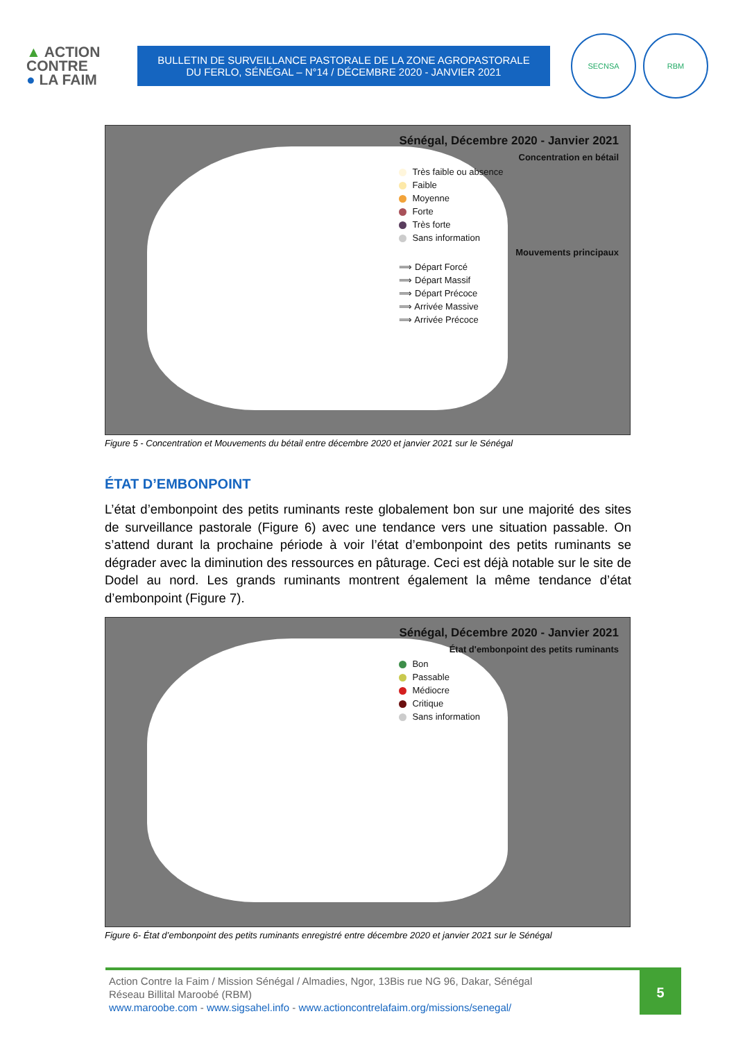▲ ACTION
CONTRE
● LA FAIM
BULLETIN DE SURVEILLANCE PASTORALE DE LA ZONE AGROPASTORALE
DU FERLO, SÉNÉGAL – N°14 / DÉCEMBRE 2020 - JANVIER 2021
SECNSA RBM
Sénégal, Décembre 2020 - Janvier 2021
Concentration en bétail
Très faible ou absence
Faible
Moyenne
Forte
Très forte
Sans information
Mouvements principaux
⟹ Départ Forcé
⟹ Départ Massif
⟹ Départ Précoce
⟹ Arrivée Massive
⟹ Arrivée Précoce
Figure 5 - Concentration et Mouvements du bétail entre décembre 2020 et janvier 2021 sur le Sénégal
ÉTAT D’EMBONPOINT
L’état d’embonpoint des petits ruminants reste globalement bon sur une majorité des sites de surveillance pastorale (Figure 6) avec une tendance vers une situation passable. On s’attend durant la prochaine période à voir l’état d’embonpoint des petits ruminants se dégrader avec la diminution des ressources en pâturage. Ceci est déjà notable sur le site de Dodel au nord. Les grands ruminants montrent également la même tendance d’état d’embonpoint (Figure 7).
Sénégal, Décembre 2020 - Janvier 2021
État d'embonpoint des petits ruminants
Bon
Passable
Médiocre
Critique
Sans information
Figure 6- État d’embonpoint des petits ruminants enregistré entre décembre 2020 et janvier 2021 sur le Sénégal
Action Contre la Faim / Mission Sénégal / Almadies, Ngor, 13Bis rue NG 96, Dakar, Sénégal
Réseau Billital Maroobé (RBM)
www.maroobe.com - www.sigsahel.info - www.actioncontrelafaim.org/missions/senegal/
5